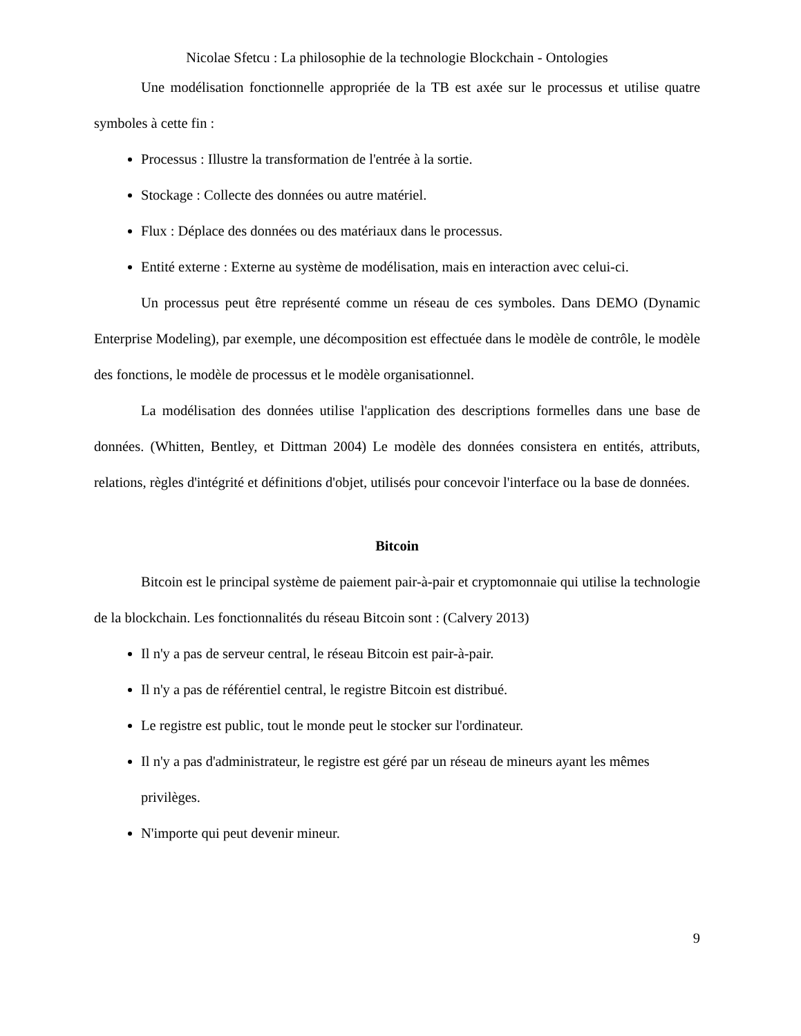Nicolae Sfetcu : La philosophie de la technologie Blockchain - Ontologies
Une modélisation fonctionnelle appropriée de la TB est axée sur le processus et utilise quatre symboles à cette fin :
Processus : Illustre la transformation de l'entrée à la sortie.
Stockage : Collecte des données ou autre matériel.
Flux : Déplace des données ou des matériaux dans le processus.
Entité externe : Externe au système de modélisation, mais en interaction avec celui-ci.
Un processus peut être représenté comme un réseau de ces symboles. Dans DEMO (Dynamic Enterprise Modeling), par exemple, une décomposition est effectuée dans le modèle de contrôle, le modèle des fonctions, le modèle de processus et le modèle organisationnel.
La modélisation des données utilise l'application des descriptions formelles dans une base de données. (Whitten, Bentley, et Dittman 2004) Le modèle des données consistera en entités, attributs, relations, règles d'intégrité et définitions d'objet, utilisés pour concevoir l'interface ou la base de données.
Bitcoin
Bitcoin est le principal système de paiement pair-à-pair et cryptomonnaie qui utilise la technologie de la blockchain. Les fonctionnalités du réseau Bitcoin sont : (Calvery 2013)
Il n'y a pas de serveur central, le réseau Bitcoin est pair-à-pair.
Il n'y a pas de référentiel central, le registre Bitcoin est distribué.
Le registre est public, tout le monde peut le stocker sur l'ordinateur.
Il n'y a pas d'administrateur, le registre est géré par un réseau de mineurs ayant les mêmes privilèges.
N'importe qui peut devenir mineur.
9